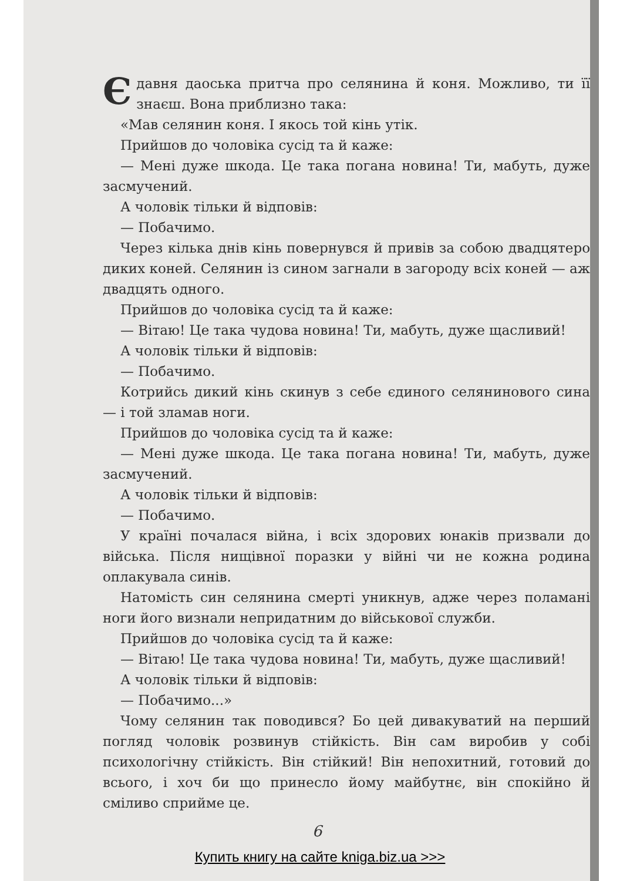Є давня даоська притча про селянина й коня. Можливо, ти її знаєш. Вона приблизно така:
«Мав селянин коня. І якось той кінь утік.
Прийшов до чоловіка сусід та й каже:
— Мені дуже шкода. Це така погана новина! Ти, мабуть, дуже засмучений.
А чоловік тільки й відповів:
— Побачимо.
Через кілька днів кінь повернувся й привів за собою двадцятеро диких коней. Селянин із сином загнали в загороду всіх коней — аж двадцять одного.
Прийшов до чоловіка сусід та й каже:
— Вітаю! Це така чудова новина! Ти, мабуть, дуже щасливий!
А чоловік тільки й відповів:
— Побачимо.
Котрийсь дикий кінь скинув з себе єдиного селянинового сина — і той зламав ноги.
Прийшов до чоловіка сусід та й каже:
— Мені дуже шкода. Це така погана новина! Ти, мабуть, дуже засмучений.
А чоловік тільки й відповів:
— Побачимо.
У країні почалася війна, і всіх здорових юнаків призвали до війська. Після нищівної поразки у війні чи не кожна родина оплакувала синів.
Натомість син селянина смерті уникнув, адже через поламані ноги його визнали непридатним до військової служби.
Прийшов до чоловіка сусід та й каже:
— Вітаю! Це така чудова новина! Ти, мабуть, дуже щасливий!
А чоловік тільки й відповів:
— Побачимо...»
Чому селянин так поводився? Бо цей дивакуватий на перший погляд чоловік розвинув стійкість. Він сам виробив у собі психологічну стійкість. Він стійкий! Він непохитний, готовий до всього, і хоч би що принесло йому майбутнє, він спокійно й сміливо сприйме це.
6
Купить книгу на сайте kniga.biz.ua >>>